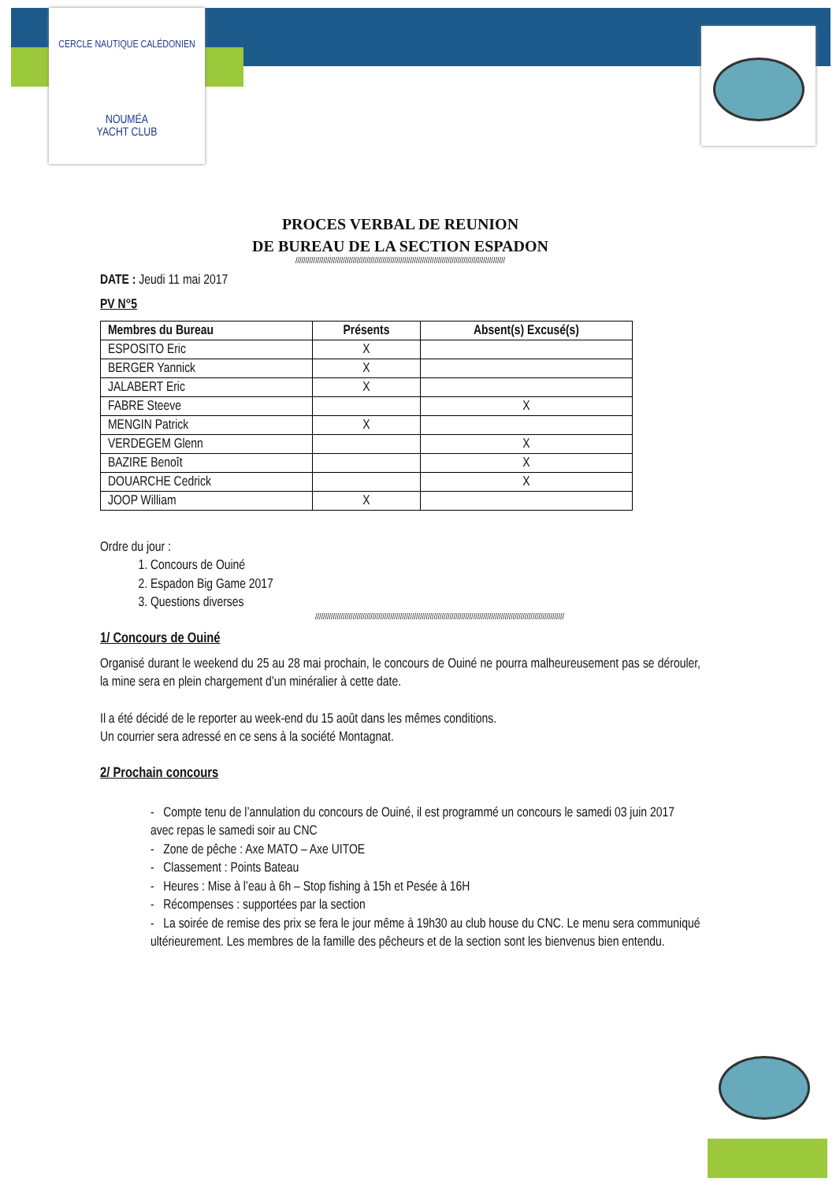CERCLE NAUTIQUE CALÉDONIEN
NOUMÉA
YACHT CLUB
PROCES VERBAL DE REUNION
DE BUREAU DE LA SECTION ESPADON
//////////////////////////////////////////////////////////////////////////////////////////////////////////
DATE : Jeudi 11 mai 2017
PV N°5
| Membres du Bureau | Présents | Absent(s) Excusé(s) |
| --- | --- | --- |
| ESPOSITO Eric | X | |
| BERGER Yannick | X | |
| JALABERT Eric | X | |
| FABRE Steeve | | X |
| MENGIN Patrick | X | |
| VERDEGEM Glenn | | X |
| BAZIRE Benoît | | X |
| DOUARCHE Cedrick | | X |
| JOOP William | X | |
Ordre du jour :
1. Concours de Ouiné
2. Espadon Big Game 2017
3. Questions diverses
//////////////////////////////////////////////////////////////////////////////////////////////////////////////////////////////
1/ Concours de Ouiné
Organisé durant le weekend du 25 au 28 mai prochain, le concours de Ouiné ne pourra malheureusement pas se dérouler, la mine sera en plein chargement d’un minéralier à cette date.
Il a été décidé de le reporter au week-end du 15 août dans les mêmes conditions.
Un courrier sera adressé en ce sens à la société Montagnat.
2/ Prochain concours
- Compte tenu de l’annulation du concours de Ouiné, il est programmé un concours le samedi 03 juin 2017 avec repas le samedi soir au CNC
- Zone de pêche : Axe MATO – Axe UITOE
- Classement : Points Bateau
- Heures : Mise à l’eau à 6h – Stop fishing à 15h et Pesée à 16H
- Récompenses : supportées par la section
- La soirée de remise des prix se fera le jour même à 19h30 au club house du CNC. Le menu sera communiqué ultérieurement. Les membres de la famille des pêcheurs et de la section sont les bienvenus bien entendu.